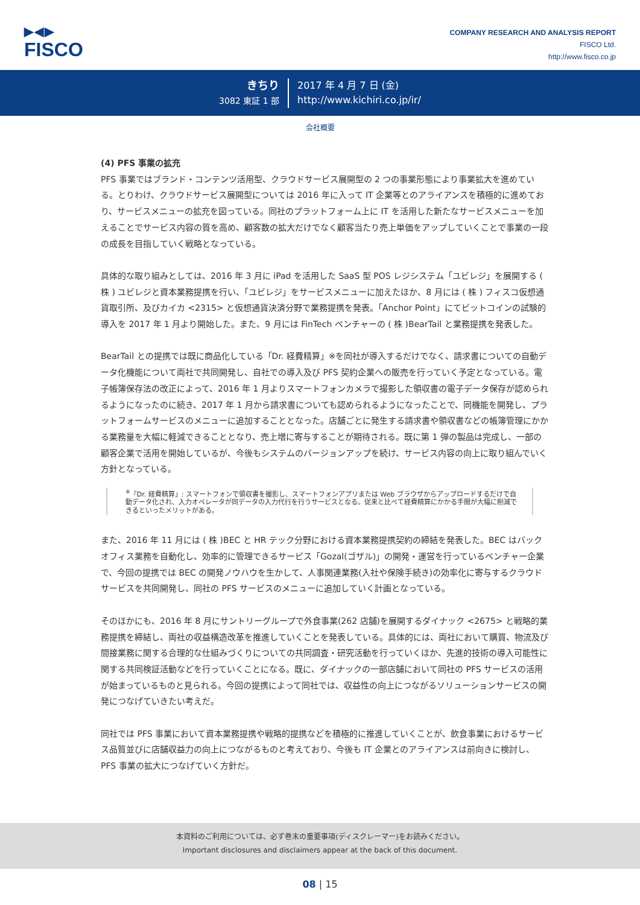▶◀▶
FISCO
COMPANY RESEARCH AND ANALYSIS REPORT
FISCO Ltd.
http://www.fisco.co.jp
きちり
3082 東証 1 部
2017 年 4 月 7 日 (金)
http://www.kichiri.co.jp/ir/
会社概要
(4) PFS 事業の拡充
PFS 事業ではブランド・コンテンツ活用型、クラウドサービス展開型の 2 つの事業形態により事業拡大を進めている。とりわけ、クラウドサービス展開型については 2016 年に入って IT 企業等とのアライアンスを積極的に進めており、サービスメニューの拡充を図っている。同社のプラットフォーム上に IT を活用した新たなサービスメニューを加えることでサービス内容の質を高め、顧客数の拡大だけでなく顧客当たり売上単価をアップしていくことで事業の一段の成長を目指していく戦略となっている。
具体的な取り組みとしては、2016 年 3 月に iPad を活用した SaaS 型 POS レジシステム「ユビレジ」を展開する ( 株 ) ユビレジと資本業務提携を行い、「ユビレジ」をサービスメニューに加えたほか、8 月には ( 株 ) フィスコ仮想通貨取引所、及びカイカ <2315> と仮想通貨決済分野で業務提携を発表。「Anchor Point」にてビットコインの試験的導入を 2017 年 1 月より開始した。また、9 月には FinTech ベンチャーの ( 株 )BearTail と業務提携を発表した。
BearTail との提携では既に商品化している「Dr. 経費精算」※を同社が導入するだけでなく、請求書についての自動データ化機能について両社で共同開発し、自社での導入及び PFS 契約企業への販売を行っていく予定となっている。電子帳簿保存法の改正によって、2016 年 1 月よりスマートフォンカメラで撮影した領収書の電子データ保存が認められるようになったのに続き、2017 年 1 月から請求書についても認められるようになったことで、同機能を開発し、プラットフォームサービスのメニューに追加することとなった。店舗ごとに発生する請求書や領収書などの帳簿管理にかかる業務量を大幅に軽減できることとなり、売上増に寄与することが期待される。既に第 1 弾の製品は完成し、一部の顧客企業で活用を開始しているが、今後もシステムのバージョンアップを続け、サービス内容の向上に取り組んでいく方針となっている。
<sup>※</sup>「Dr. 経費精算」: スマートフォンで領収書を撮影し、スマートフォンアプリまたは Web ブラウザからアップロードするだけで自動データ化され、入力オペレータが同データの入力代行を行うサービスとなる。従来と比べて経費精算にかかる手間が大幅に削減できるといったメリットがある。
また、2016 年 11 月には ( 株 )BEC と HR テック分野における資本業務提携契約の締結を発表した。BEC はバックオフィス業務を自動化し、効率的に管理できるサービス「Gozal(ゴザル)」の開発・運営を行っているベンチャー企業で、今回の提携では BEC の開発ノウハウを生かして、人事関連業務(入社や保険手続き)の効率化に寄与するクラウドサービスを共同開発し、同社の PFS サービスのメニューに追加していく計画となっている。
そのほかにも、2016 年 8 月にサントリーグループで外食事業(262 店舗)を展開するダイナック <2675> と戦略的業務提携を締結し、両社の収益構造改革を推進していくことを発表している。具体的には、両社において購買、物流及び間接業務に関する合理的な仕組みづくりについての共同調査・研究活動を行っていくほか、先進的技術の導入可能性に関する共同検証活動などを行っていくことになる。既に、ダイナックの一部店舗において同社の PFS サービスの活用が始まっているものと見られる。今回の提携によって同社では、収益性の向上につながるソリューションサービスの開発につなげていきたい考えだ。
同社では PFS 事業において資本業務提携や戦略的提携などを積極的に推進していくことが、飲食事業におけるサービス品質並びに店舗収益力の向上につながるものと考えており、今後も IT 企業とのアライアンスは前向きに検討し、PFS 事業の拡大につなげていく方針だ。
本資料のご利用については、必ず巻末の重要事項(ディスクレーマー)をお読みください。
Important disclosures and disclaimers appear at the back of this document.
08 | 15